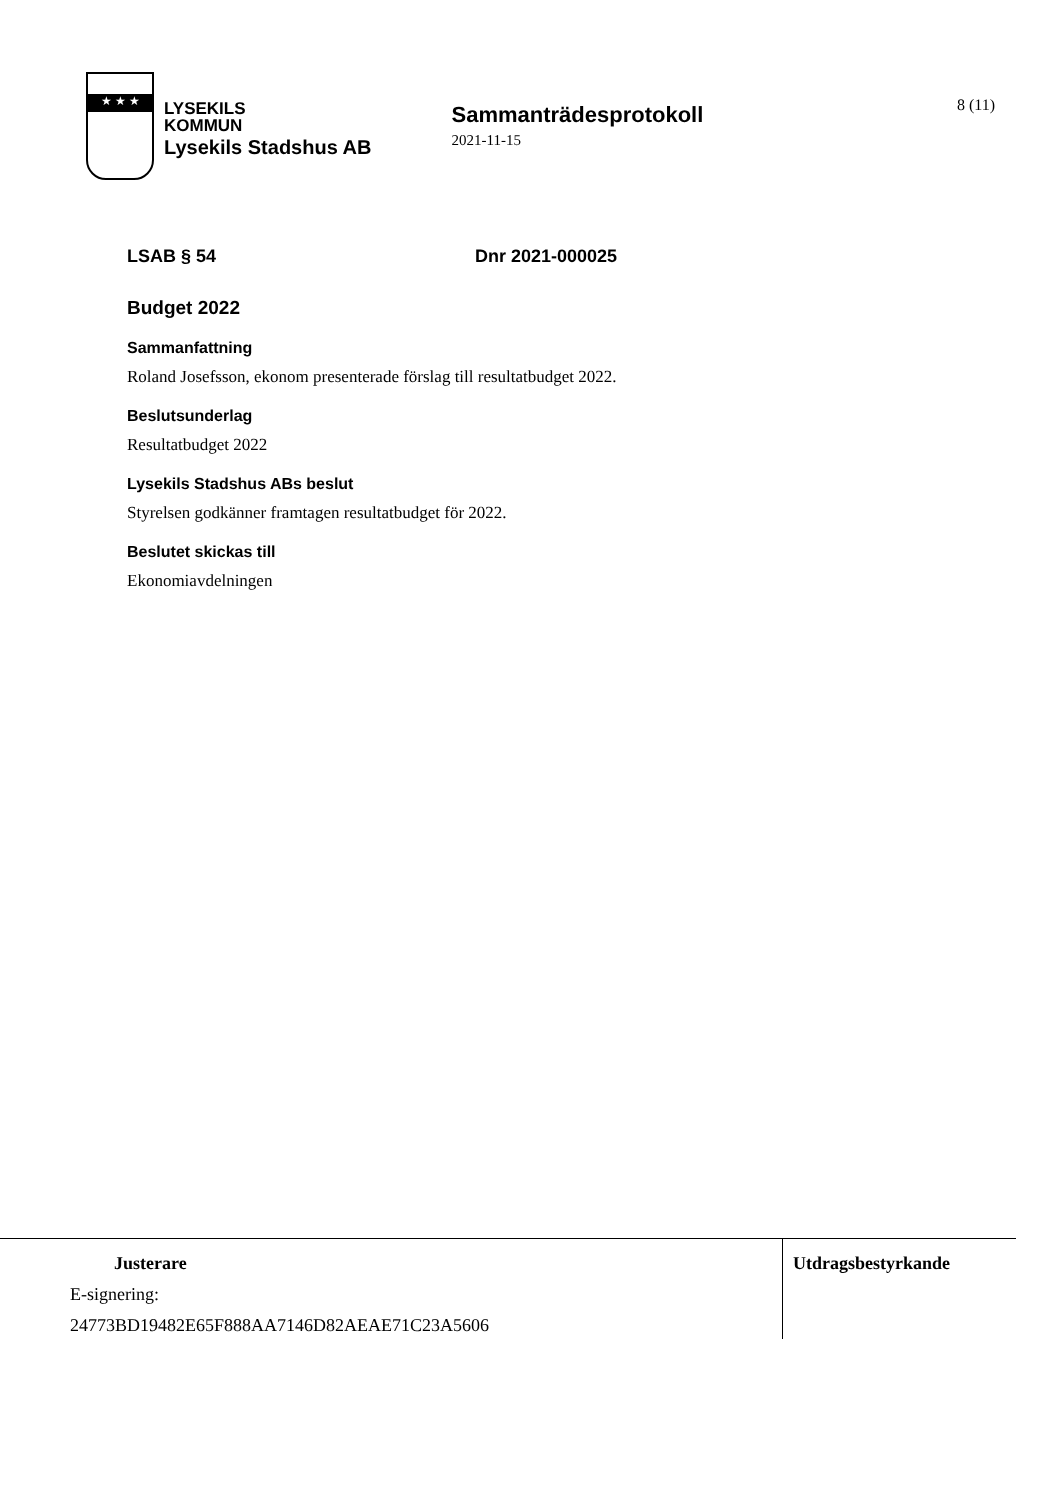★ ★ ★
LYSEKILS
KOMMUN
Lysekils Stadshus AB
Sammanträdesprotokoll
2021-11-15
8 (11)
LSAB § 54 Dnr 2021-000025
Budget 2022
Sammanfattning
Roland Josefsson, ekonom presenterade förslag till resultatbudget 2022.
Beslutsunderlag
Resultatbudget 2022
Lysekils Stadshus ABs beslut
Styrelsen godkänner framtagen resultatbudget för 2022.
Beslutet skickas till
Ekonomiavdelningen
Justerare
E-signering:
24773BD19482E65F888AA7146D82AEAE71C23A5606
Utdragsbestyrkande